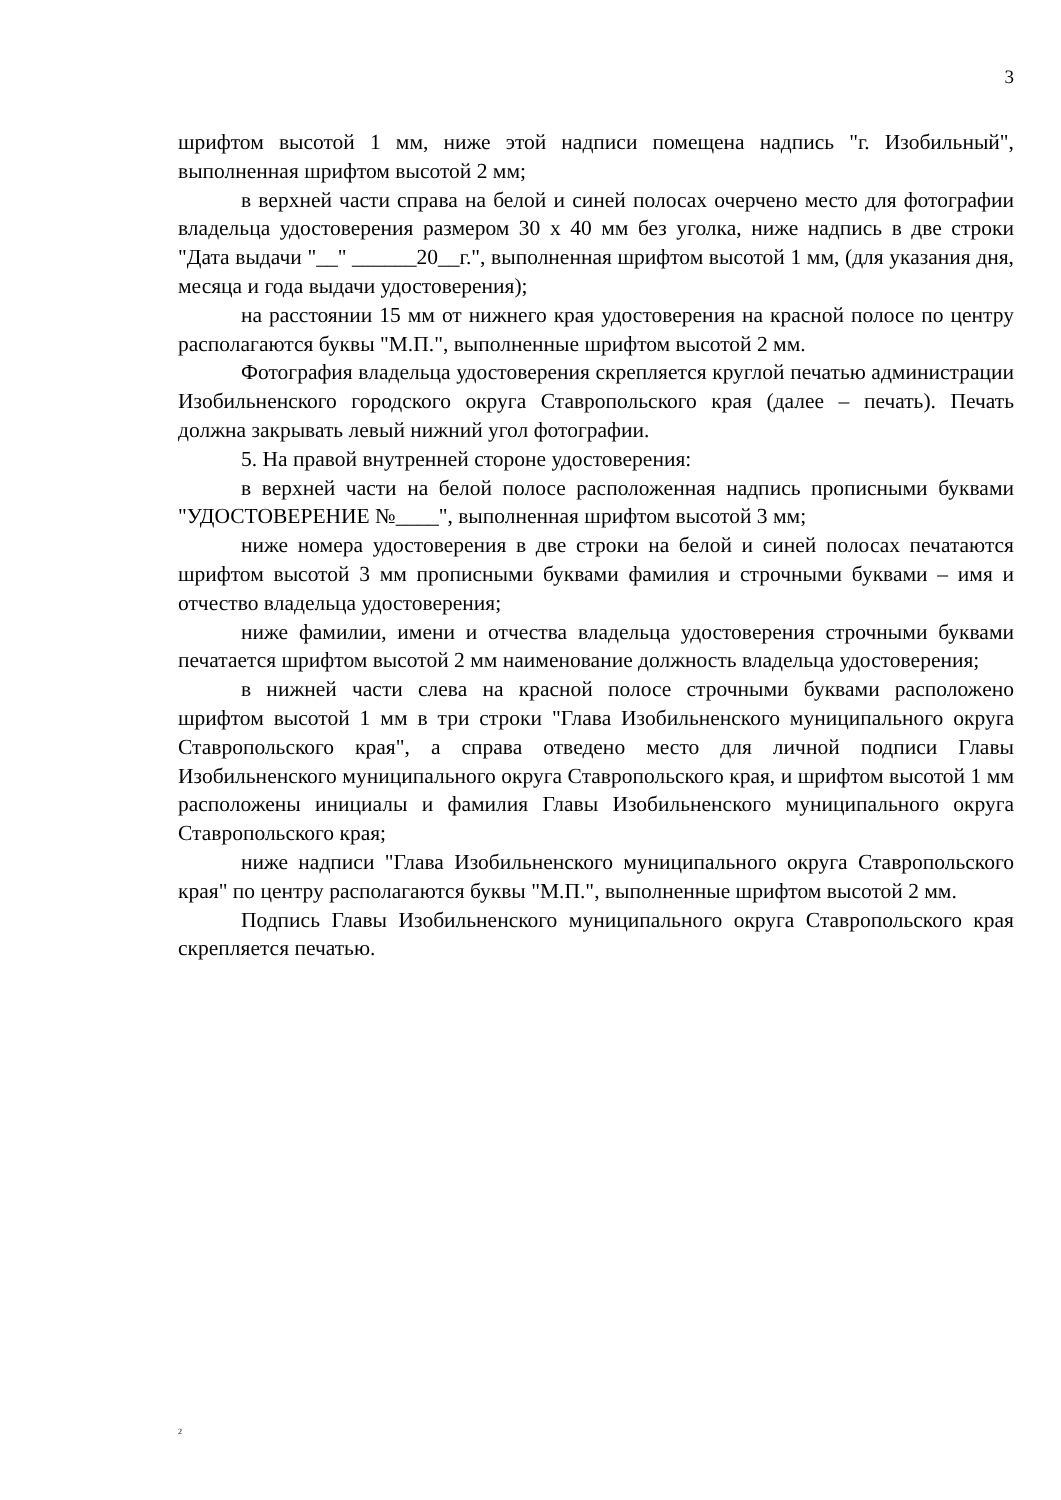3
шрифтом высотой 1 мм, ниже этой надписи помещена надпись "г. Изобильный", выполненная шрифтом высотой 2 мм;
в верхней части справа на белой и синей полосах очерчено место для фотографии владельца удостоверения размером 30 х 40 мм без уголка, ниже надпись в две строки "Дата выдачи "__" ______20__г.", выполненная шрифтом высотой 1 мм, (для указания дня, месяца и года выдачи удостоверения);
на расстоянии 15 мм от нижнего края удостоверения на красной полосе по центру располагаются буквы "М.П.", выполненные шрифтом высотой 2 мм.
Фотография владельца удостоверения скрепляется круглой печатью администрации Изобильненского городского округа Ставропольского края (далее – печать). Печать должна закрывать левый нижний угол фотографии.
5. На правой внутренней стороне удостоверения:
в верхней части на белой полосе расположенная надпись прописными буквами "УДОСТОВЕРЕНИЕ №____", выполненная шрифтом высотой 3 мм;
ниже номера удостоверения в две строки на белой и синей полосах печатаются шрифтом высотой 3 мм прописными буквами фамилия и строчными буквами – имя и отчество владельца удостоверения;
ниже фамилии, имени и отчества владельца удостоверения строчными буквами печатается шрифтом высотой 2 мм наименование должность владельца удостоверения;
в нижней части слева на красной полосе строчными буквами расположено шрифтом высотой 1 мм в три строки "Глава Изобильненского муниципального округа Ставропольского края", а справа отведено место для личной подписи Главы Изобильненского муниципального округа Ставропольского края, и шрифтом высотой 1 мм расположены инициалы и фамилия Главы Изобильненского муниципального округа Ставропольского края;
ниже надписи "Глава Изобильненского муниципального округа Ставропольского края" по центру располагаются буквы "М.П.", выполненные шрифтом высотой 2 мм.
Подпись Главы Изобильненского муниципального округа Ставропольского края скрепляется печатью.
2